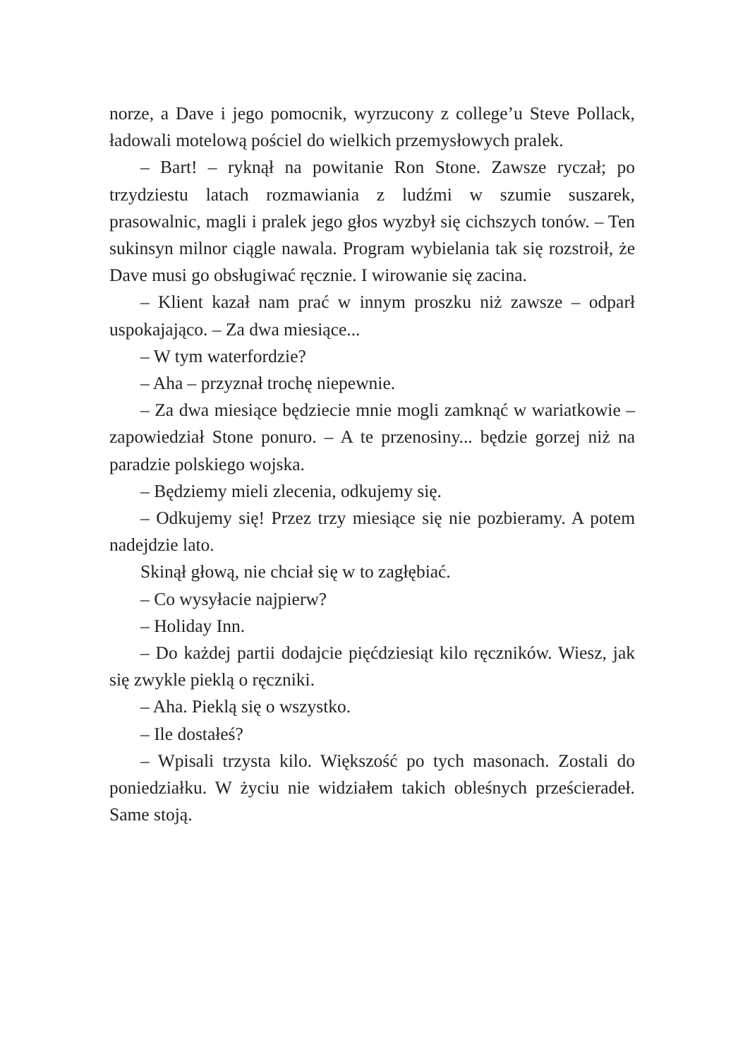norze, a Dave i jego pomocnik, wyrzucony z college’u Steve Pollack, ładowali motelową pościel do wielkich przemysłowych pralek.
– Bart! – ryknął na powitanie Ron Stone. Zawsze ryczał; po trzydziestu latach rozmawiania z ludźmi w szumie suszarek, prasowalnic, magli i pralek jego głos wyzbył się cichszych tonów. – Ten sukinsyn milnor ciągle nawala. Program wybielania tak się rozstroił, że Dave musi go obsługiwać ręcznie. I wirowanie się zacina.
– Klient kazał nam prać w innym proszku niż zawsze – odparł uspokajająco. – Za dwa miesiące...
– W tym waterfordzie?
– Aha – przyznał trochę niepewnie.
– Za dwa miesiące będziecie mnie mogli zamknąć w wariatkowie – zapowiedział Stone ponuro. – A te przenosiny... będzie gorzej niż na paradzie polskiego wojska.
– Będziemy mieli zlecenia, odkujemy się.
– Odkujemy się! Przez trzy miesiące się nie pozbieramy. A potem nadejdzie lato.
Skinął głową, nie chciał się w to zagłębiać.
– Co wysyłacie najpierw?
– Holiday Inn.
– Do każdej partii dodajcie pięćdziesiąt kilo ręczników. Wiesz, jak się zwykle pieklą o ręczniki.
– Aha. Pieklą się o wszystko.
– Ile dostałeś?
– Wpisali trzysta kilo. Większość po tych masonach. Zostali do poniedziałku. W życiu nie widziałem takich obleśnych prześcieradeł. Same stoją.